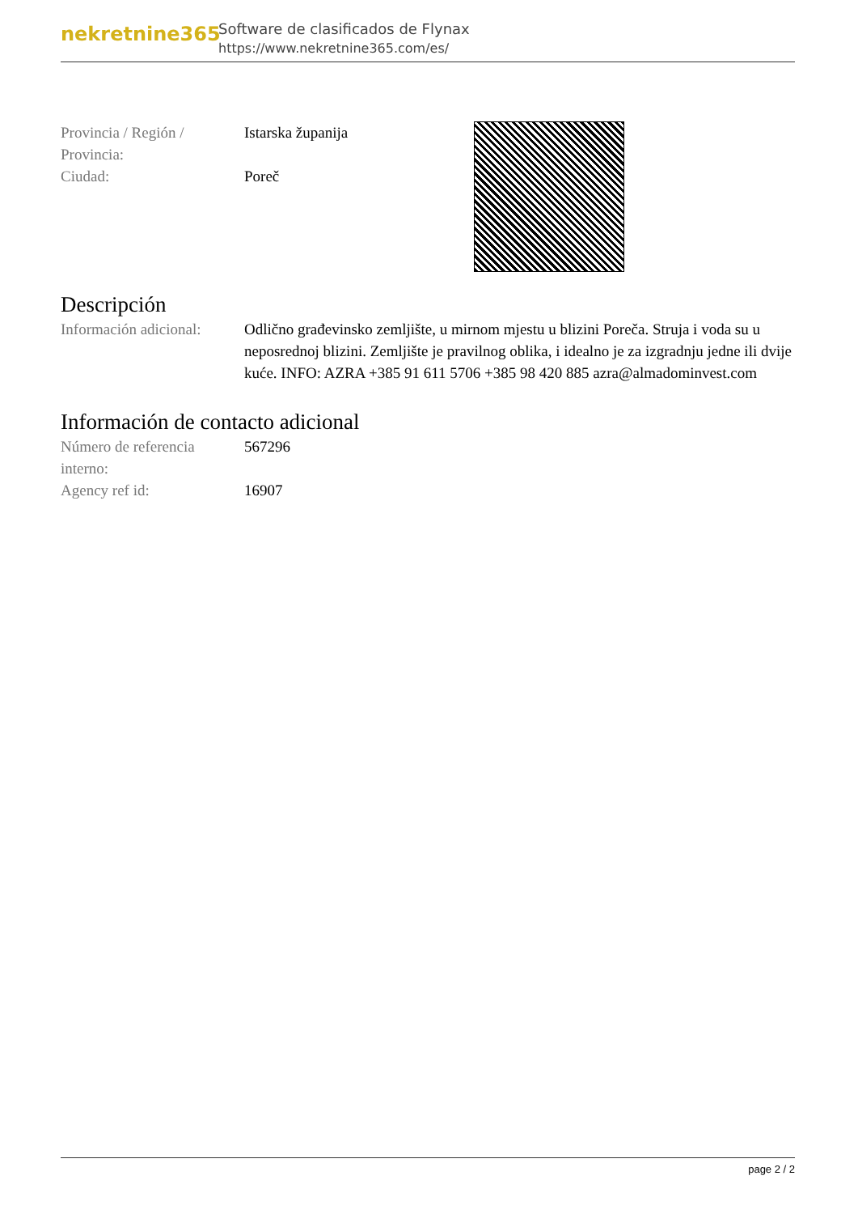nekretnine365
Software de clasificados de Flynax
https://www.nekretnine365.com/es/
| Provincia / Región / Provincia: | Istarska županija |
| Ciudad: | Poreč |
Descripción
| Información adicional: | Odlično građevinsko zemljište, u mirnom mjestu u blizini Poreča. Struja i voda su u neposrednoj blizini. Zemljište je pravilnog oblika, i idealno je za izgradnju jedne ili dvije kuće. INFO: AZRA +385 91 611 5706 +385 98 420 885 azra@almadominvest.com |
Información de contacto adicional
| Número de referencia interno: | 567296 |
| Agency ref id: | 16907 |
page 2 / 2